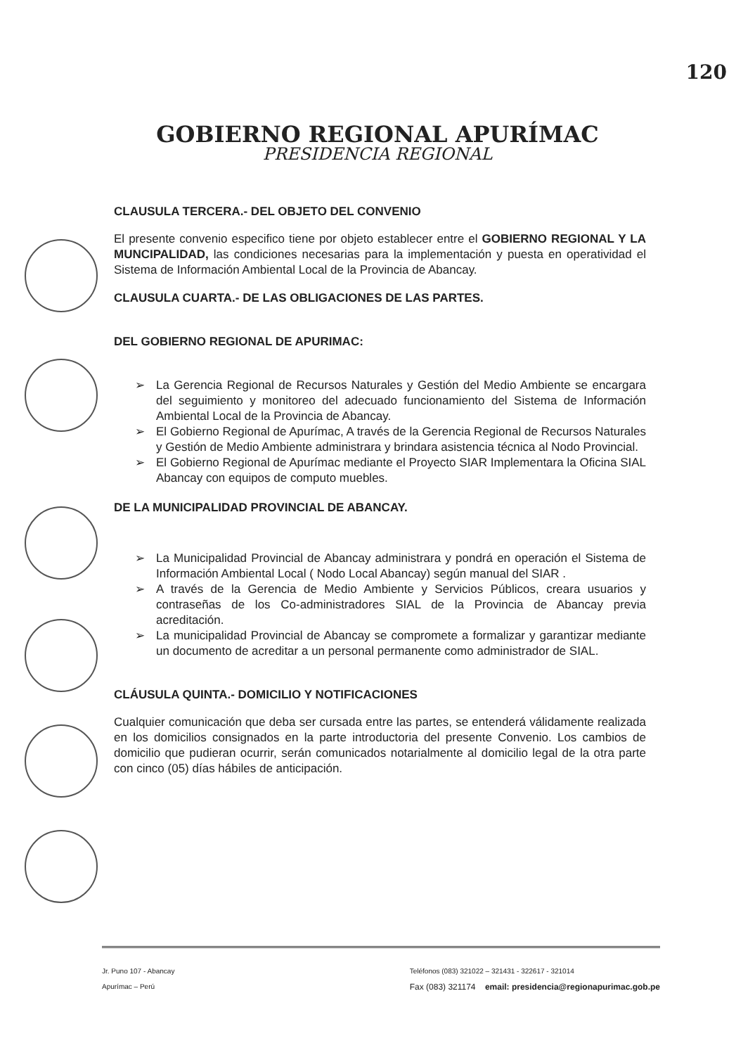120
GOBIERNO REGIONAL APURÍMAC
PRESIDENCIA REGIONAL
CLAUSULA TERCERA.- DEL OBJETO DEL CONVENIO
El presente convenio especifico tiene por objeto establecer entre el GOBIERNO REGIONAL Y LA MUNCIPALIDAD, las condiciones necesarias para la implementación y puesta en operatividad el Sistema de Información Ambiental Local de la Provincia de Abancay.
CLAUSULA CUARTA.- DE LAS OBLIGACIONES DE LAS PARTES.
DEL GOBIERNO REGIONAL DE APURIMAC:
➢ La Gerencia Regional de Recursos Naturales y Gestión del Medio Ambiente se encargara del seguimiento y monitoreo del adecuado funcionamiento del Sistema de Información Ambiental Local de la Provincia de Abancay.
➢ El Gobierno Regional de Apurímac, A través de la Gerencia Regional de Recursos Naturales y Gestión de Medio Ambiente administrara y brindara asistencia técnica al Nodo Provincial.
➢ El Gobierno Regional de Apurímac mediante el Proyecto SIAR Implementara la Oficina SIAL Abancay con equipos de computo muebles.
DE LA MUNICIPALIDAD PROVINCIAL DE ABANCAY.
➢ La Municipalidad Provincial de Abancay administrara y pondrá en operación el Sistema de Información Ambiental Local ( Nodo Local Abancay) según manual del SIAR .
➢ A través de la Gerencia de Medio Ambiente y Servicios Públicos, creara usuarios y contraseñas de los Co-administradores SIAL de la Provincia de Abancay previa acreditación.
➢ La municipalidad Provincial de Abancay se compromete a formalizar y garantizar mediante un documento de acreditar a un personal permanente como administrador de SIAL.
CLÁUSULA QUINTA.- DOMICILIO Y NOTIFICACIONES
Cualquier comunicación que deba ser cursada entre las partes, se entenderá válidamente realizada en los domicilios consignados en la parte introductoria del presente Convenio. Los cambios de domicilio que pudieran ocurrir, serán comunicados notarialmente al domicilio legal de la otra parte con cinco (05) días hábiles de anticipación.
Jr. Puno 107 - Abancay
Apurímac – Perú
Teléfonos (083) 321022 – 321431 - 322617 - 321014
Fax (083) 321174 email: presidencia@regionapurimac.gob.pe